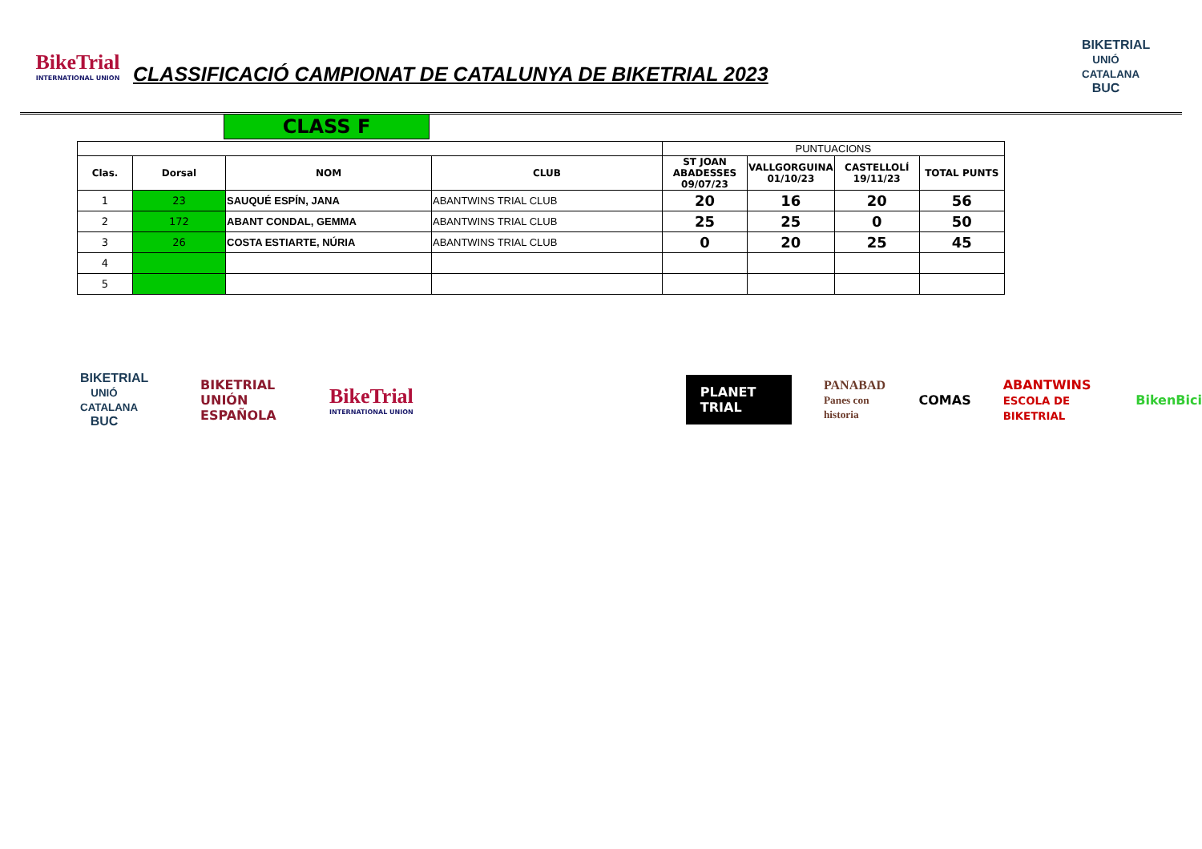BikeTrial
INTERNATIONAL UNION
CLASSIFICACIÓ CAMPIONAT DE CATALUNYA DE BIKETRIAL 2023
BIKETRIAL
UNIÓ CATALANA
BUC
CLASS F
| | | | | PUNTUACIONS | | | |
| Clas. | Dorsal | NOM | CLUB | ST JOAN ABADESSES 09/07/23 | VALLGORGUINA 01/10/23 | CASTELLOLÍ 19/11/23 | TOTAL PUNTS |
| 1 | 23 | SAUQUÉ ESPÍN, JANA | ABANTWINS TRIAL CLUB | 20 | 16 | 20 | 56 |
| 2 | 172 | ABANT CONDAL, GEMMA | ABANTWINS TRIAL CLUB | 25 | 25 | 0 | 50 |
| 3 | 26 | COSTA ESTIARTE, NÚRIA | ABANTWINS TRIAL CLUB | 0 | 20 | 25 | 45 |
| 4 | | | | | | | |
| 5 | | | | | | | |
BIKETRIAL
UNIÓ CATALANA
BUC
BIKETRIAL
UNIÓN ESPAÑOLA
BikeTrial
INTERNATIONAL UNION
PLANET TRIAL
PANABAD
Panes con historia
COMAS
ABANTWINS
ESCOLA DE BIKETRIAL
BikenBici